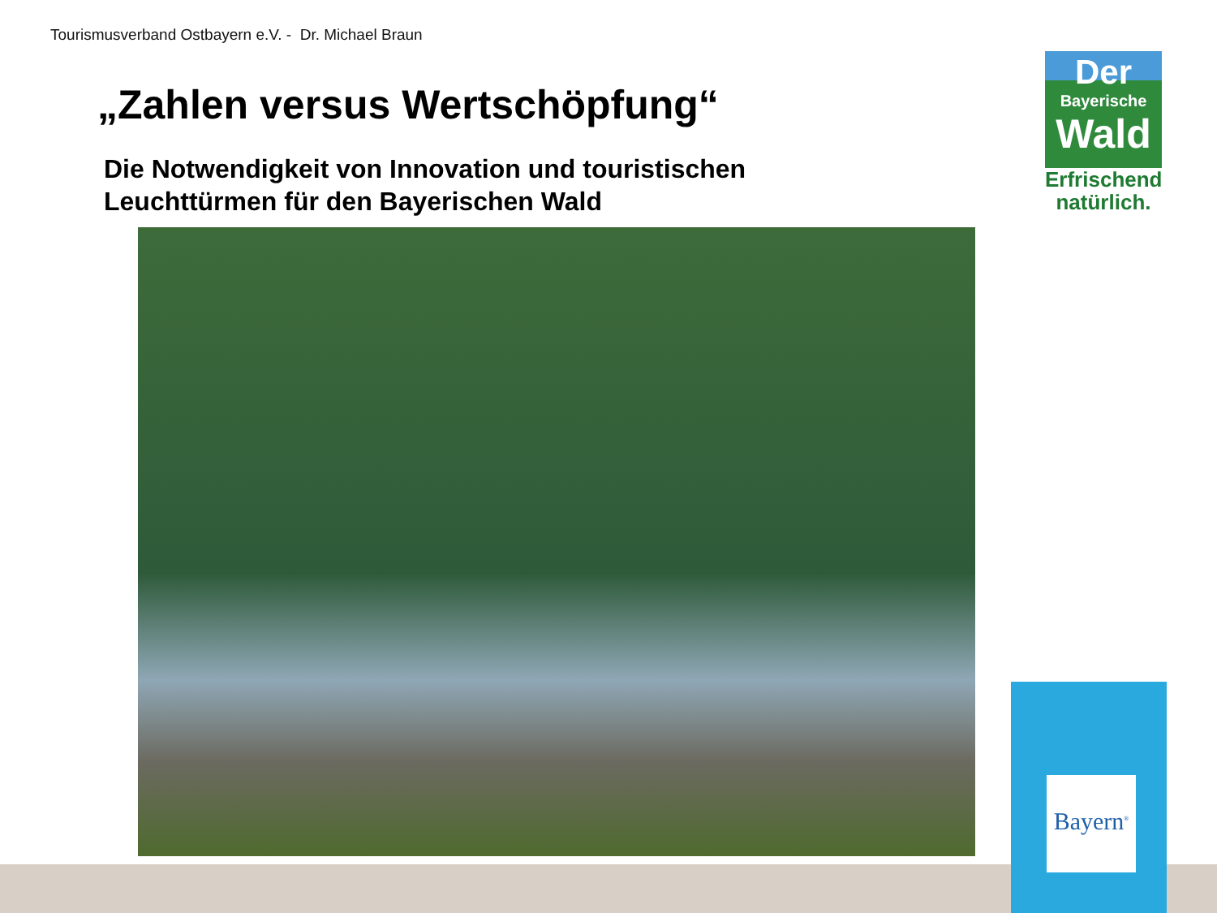Tourismusverband Ostbayern e.V. - Dr. Michael Braun
„Zahlen versus Wertschöpfung“
Die Notwendigkeit von Innovation und touristischen
Leuchttürmen für den Bayerischen Wald
Der
Bayerische
Wald
Erfrischend
natürlich.
Bayern<sup>®</sup>